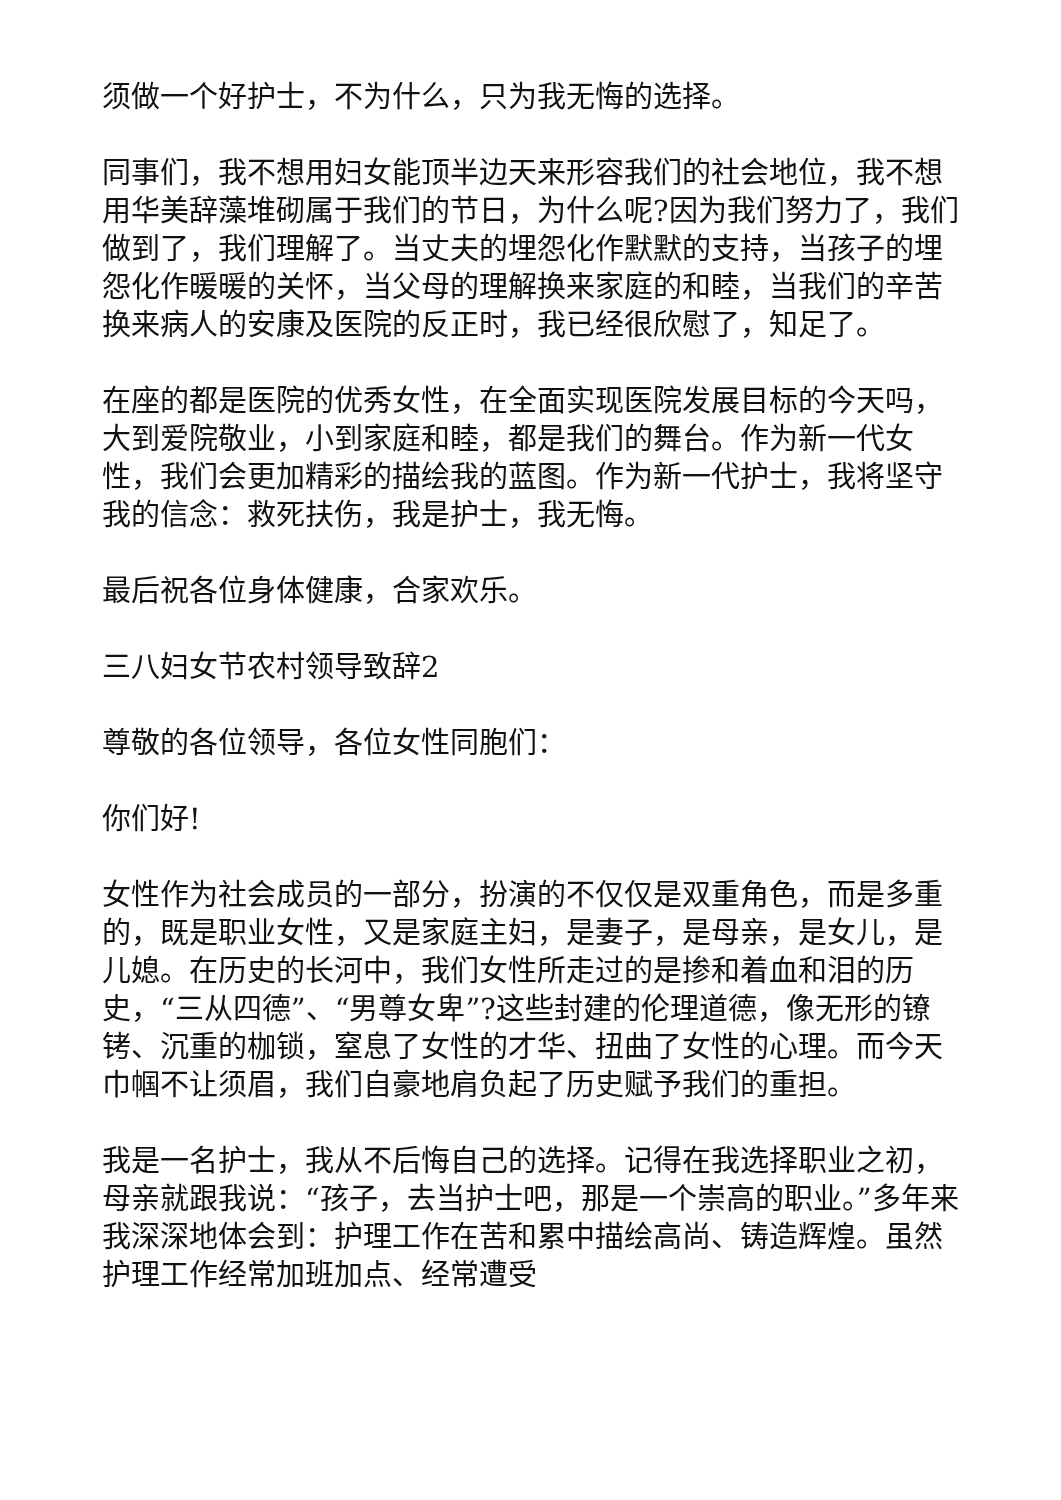须做一个好护士，不为什么，只为我无悔的选择。
同事们，我不想用妇女能顶半边天来形容我们的社会地位，我不想用华美辞藻堆砌属于我们的节日，为什么呢?因为我们努力了，我们做到了，我们理解了。当丈夫的埋怨化作默默的支持，当孩子的埋怨化作暖暖的关怀，当父母的理解换来家庭的和睦，当我们的辛苦换来病人的安康及医院的反正时，我已经很欣慰了，知足了。
在座的都是医院的优秀女性，在全面实现医院发展目标的今天吗，大到爱院敬业，小到家庭和睦，都是我们的舞台。作为新一代女性，我们会更加精彩的描绘我的蓝图。作为新一代护士，我将坚守我的信念：救死扶伤，我是护士，我无悔。
最后祝各位身体健康，合家欢乐。
三八妇女节农村领导致辞2
尊敬的各位领导，各位女性同胞们：
你们好!
女性作为社会成员的一部分，扮演的不仅仅是双重角色，而是多重的，既是职业女性，又是家庭主妇，是妻子，是母亲，是女儿，是儿媳。在历史的长河中，我们女性所走过的是掺和着血和泪的历史，“三从四德”、“男尊女卑”?这些封建的伦理道德，像无形的镣铐、沉重的枷锁，窒息了女性的才华、扭曲了女性的心理。而今天巾帼不让须眉，我们自豪地肩负起了历史赋予我们的重担。
我是一名护士，我从不后悔自己的选择。记得在我选择职业之初，母亲就跟我说：“孩子，去当护士吧，那是一个崇高的职业。”多年来我深深地体会到：护理工作在苦和累中描绘高尚、铸造辉煌。虽然护理工作经常加班加点、经常遭受